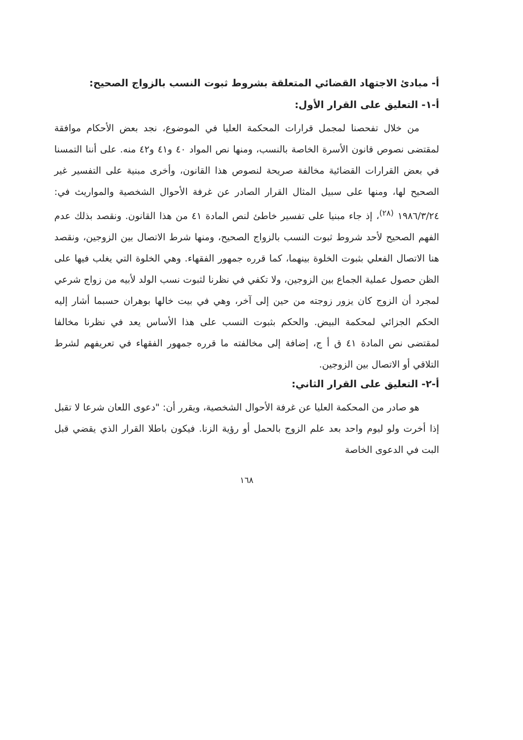أ- مبادئ الاجتهاد القضائي المتعلقة بشروط ثبوت النسب بالزواج الصحيح:
أ-١- التعليق على القرار الأول:
من خلال تفحصنا لمجمل قرارات المحكمة العليا في الموضوع، نجد بعض الأحكام موافقة لمقتضى نصوص قانون الأسرة الخاصة بالنسب، ومنها نص المواد ٤٠ و٤١ و٤٢ منه. على أننا التمسنا في بعض القرارات القضائية مخالفة صريحة لنصوص هذا القانون، وأخرى مبنية على التفسير غير الصحيح لها، ومنها على سبيل المثال القرار الصادر عن غرفة الأحوال الشخصية والمواريث في: ١٩٨٦/٣/٢٤ <sup>(٢٨)</sup>، إذ جاء مبنيا على تفسير خاطئ لنص المادة ٤١ من هذا القانون. ونقصد بذلك عدم الفهم الصحيح لأحد شروط ثبوت النسب بالزواج الصحيح، ومنها شرط الاتصال بين الزوجين، ونقصد هنا الاتصال الفعلي بثبوت الخلوة بينهما، كما قرره جمهور الفقهاء. وهي الخلوة التي يغلب فيها على الظن حصول عملية الجماع بين الزوجين، ولا تكفي في نظرنا لثبوت نسب الولد لأبيه من زواج شرعي لمجرد أن الزوج كان يزور زوجته من حين إلى آخر، وهي في بيت خالها بوهران حسبما أشار إليه الحكم الجزائي لمحكمة البيض. والحكم بثبوت النسب على هذا الأساس يعد في نظرنا مخالفا لمقتضى نص المادة ٤١ ق أ ج، إضافة إلى مخالفته ما قرره جمهور الفقهاء في تعريفهم لشرط التلاقي أو الاتصال بين الزوجين.
أ-٢- التعليق على القرار الثاني:
هو صادر من المحكمة العليا عن غرفة الأحوال الشخصية، ويقرر أن: "دعوى اللعان شرعا لا تقبل إذا أخرت ولو ليوم واحد بعد علم الزوج بالحمل أو رؤية الزنا. فيكون باطلا القرار الذي يقضي قبل البت في الدعوى الخاصة
١٦٨